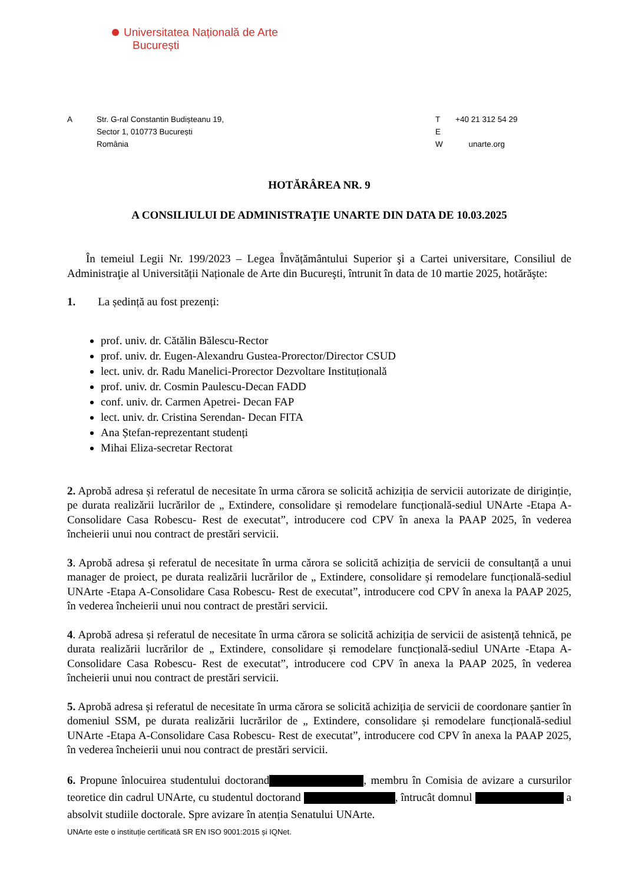Universitatea Națională de Arte
București
A Str. G-ral Constantin Budișteanu 19,
Sector 1, 010773 București
România
T
E
W
+40 21 312 54 29
unarte.org
HOTĂRÂREA NR. 9
A CONSILIULUI DE ADMINISTRAŢIE UNARTE DIN DATA DE 10.03.2025
În temeiul Legii Nr. 199/2023 – Legea Învățământului Superior şi a Cartei universitare, Consiliul de Administraţie al Universității Naționale de Arte din Bucureşti, întrunit în data de 10 martie 2025, hotărăşte:
1. La ședință au fost prezenți:
prof. univ. dr. Cătălin Bălescu-Rector
prof. univ. dr. Eugen-Alexandru Gustea-Prorector/Director CSUD
lect. univ. dr. Radu Manelici-Prorector Dezvoltare Instituțională
prof. univ. dr. Cosmin Paulescu-Decan FADD
conf. univ. dr. Carmen Apetrei- Decan FAP
lect. univ. dr. Cristina Serendan- Decan FITA
Ana Ștefan-reprezentant studenți
Mihai Eliza-secretar Rectorat
2. Aprobă adresa și referatul de necesitate în urma cărora se solicită achiziția de servicii autorizate de diriginție, pe durata realizării lucrărilor de „ Extindere, consolidare și remodelare funcțională-sediul UNArte -Etapa A-Consolidare Casa Robescu- Rest de executat”, introducere cod CPV în anexa la PAAP 2025, în vederea încheierii unui nou contract de prestări servicii.
3. Aprobă adresa și referatul de necesitate în urma cărora se solicită achiziția de servicii de consultanță a unui manager de proiect, pe durata realizării lucrărilor de „ Extindere, consolidare și remodelare funcțională-sediul UNArte -Etapa A-Consolidare Casa Robescu- Rest de executat”, introducere cod CPV în anexa la PAAP 2025, în vederea încheierii unui nou contract de prestări servicii.
4. Aprobă adresa și referatul de necesitate în urma cărora se solicită achiziția de servicii de asistență tehnică, pe durata realizării lucrărilor de „ Extindere, consolidare și remodelare funcțională-sediul UNArte -Etapa A-Consolidare Casa Robescu- Rest de executat”, introducere cod CPV în anexa la PAAP 2025, în vederea încheierii unui nou contract de prestări servicii.
5. Aprobă adresa și referatul de necesitate în urma cărora se solicită achiziția de servicii de coordonare șantier în domeniul SSM, pe durata realizării lucrărilor de „ Extindere, consolidare și remodelare funcțională-sediul UNArte -Etapa A-Consolidare Casa Robescu- Rest de executat”, introducere cod CPV în anexa la PAAP 2025, în vederea încheierii unui nou contract de prestări servicii.
6. Propune înlocuirea studentului doctorand , membru în Comisia de avizare a cursurilor teoretice din cadrul UNArte, cu studentul doctorand , întrucât domnul a absolvit studiile doctorale. Spre avizare în atenția Senatului UNArte.
UNArte este o instituție certificată SR EN ISO 9001:2015 și IQNet.